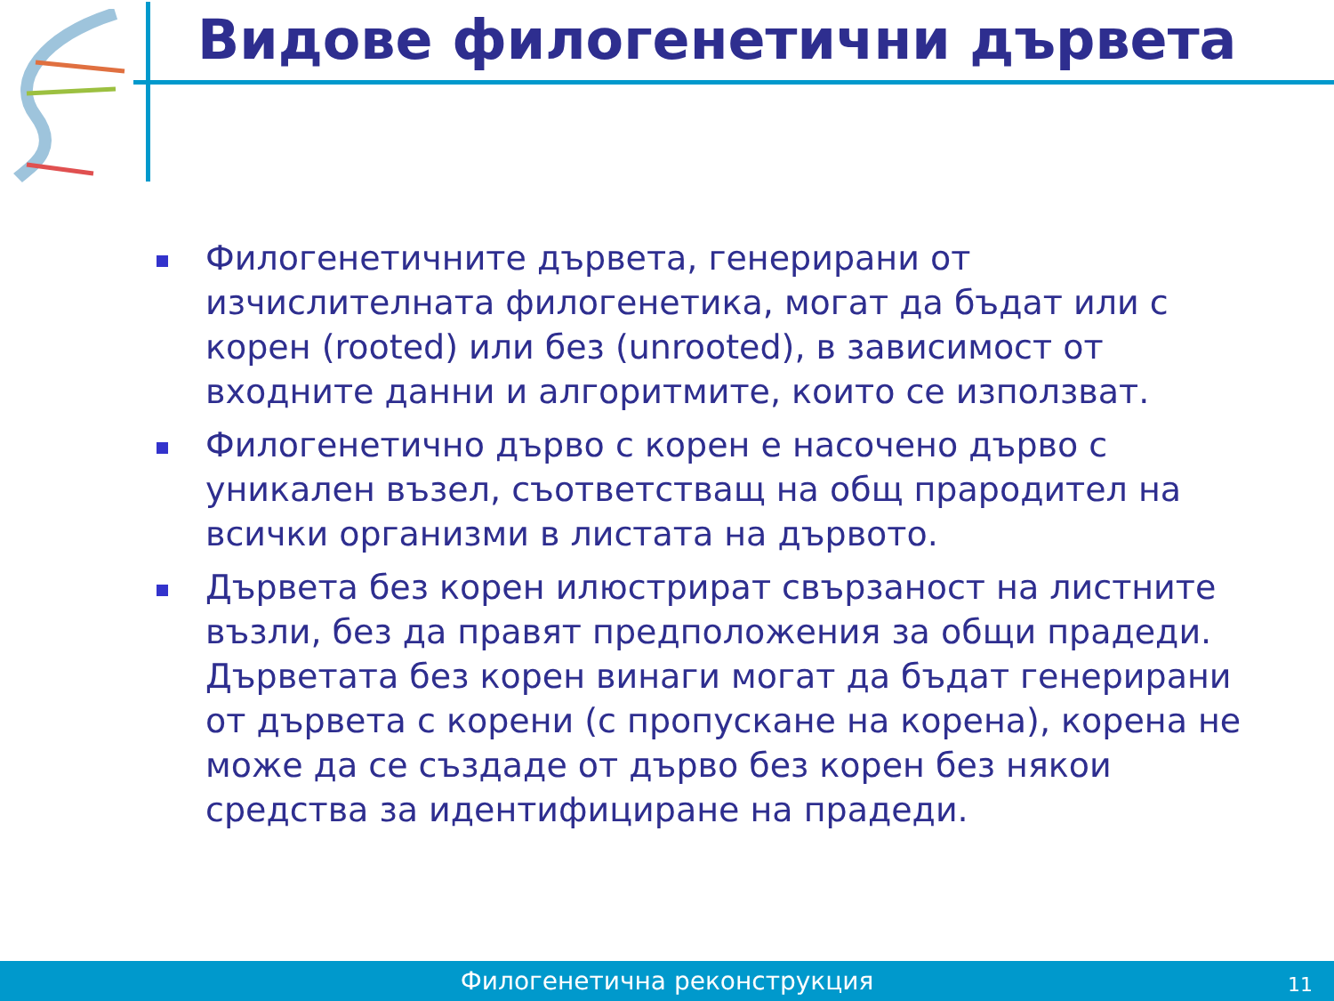Видове филогенетични дървета
Филогенетичните дървета, генерирани от изчислителната филогенетика, могат да бъдат или с корен (rooted) или без (unrooted), в зависимост от входните данни и алгоритмите, които се използват.
Филогенетично дърво с корен е насочено дърво с уникален възел, съответстващ на общ прародител на всички организми в листата на дървото.
Дървета без корен илюстрират свързаност на листните възли, без да правят предположения за общи прадеди. Дърветата без корен винаги могат да бъдат генерирани от дървета с корени (с пропускане на корена), корена не може да се създаде от дърво без корен без някои средства за идентифициране на прадеди.
Филогенетична реконструкция 11